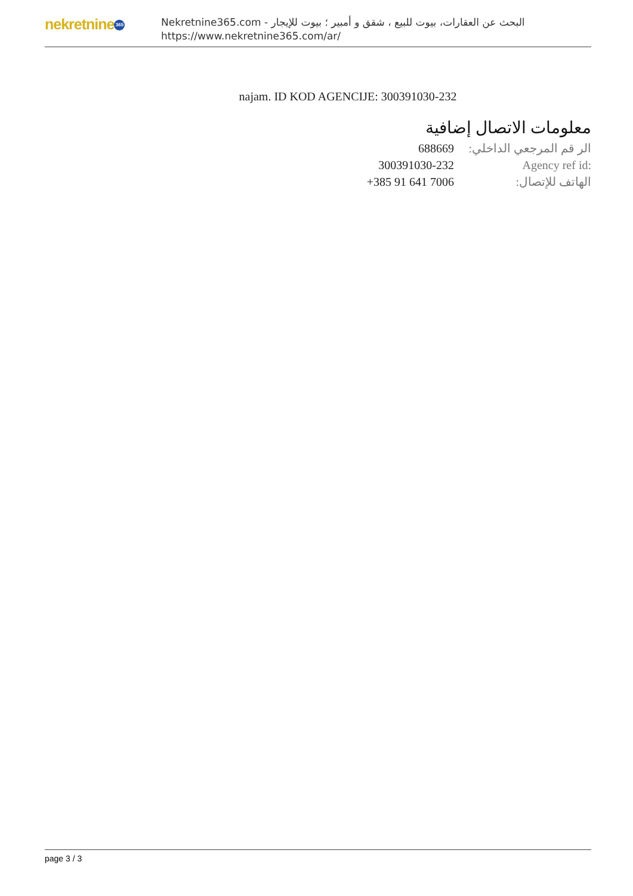nekretnine 365
البحث عن العقارات، بيوت للبيع ، شقق و أمبير ؛ بيوت للإيجار - Nekretnine365.com
https://www.nekretnine365.com/ar/
najam. ID KOD AGENCIJE: 300391030-232
معلومات الاتصال إضافية
| 688669 | الر قم المرجعي الداخلي: |
| 300391030-232 | Agency ref id: |
| +385 91 641 7006 | الهاتف للإتصال: |
page 3 / 3